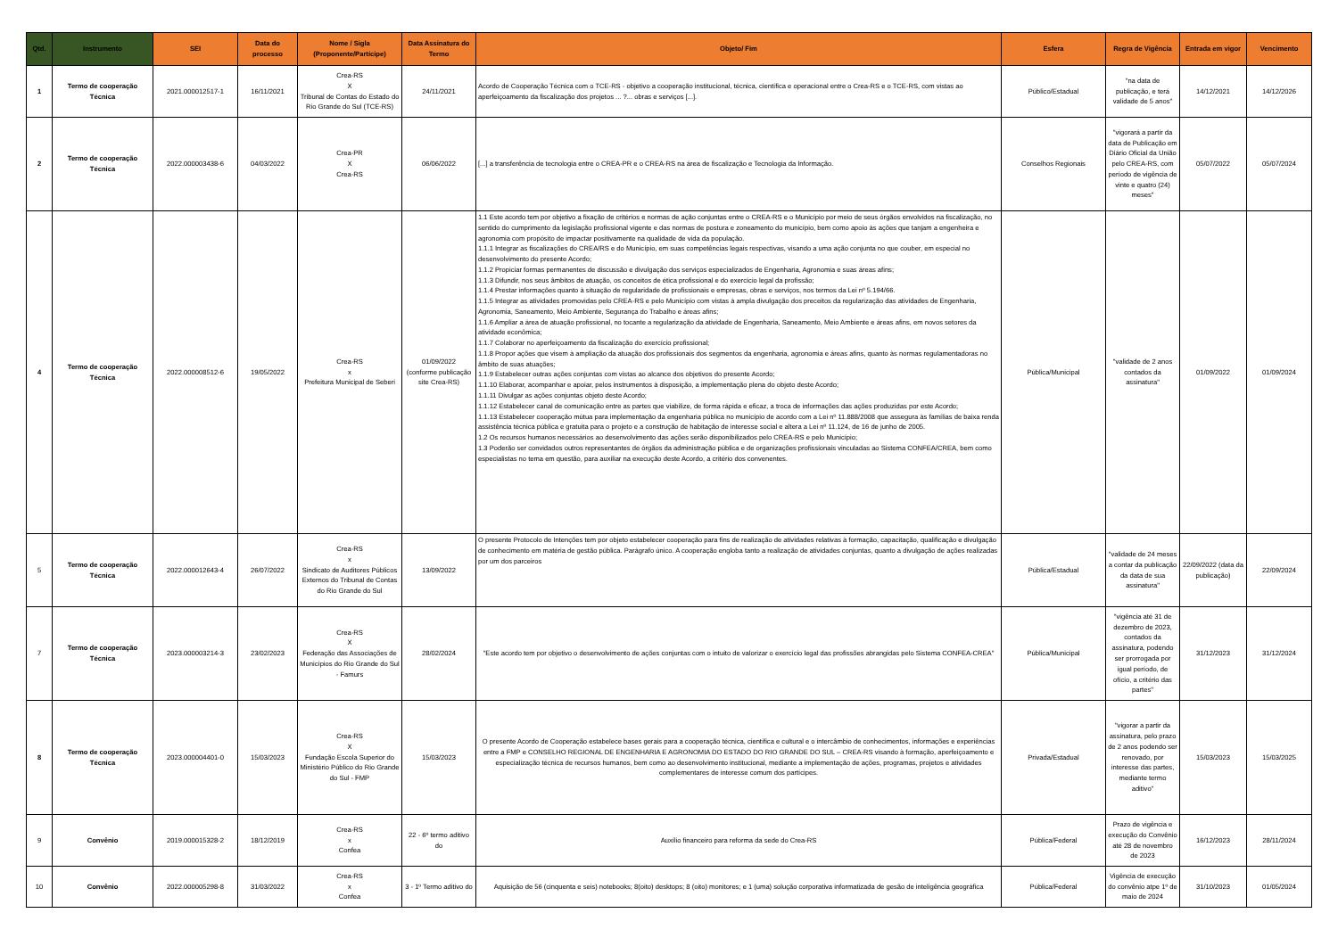| Qtd. | Instrumento | SEI | Data do processo | Nome / Sigla (Proponente/Partícipe) | Data Assinatura do Termo | Objeto/ Fim | Esfera | Regra de Vigência | Entrada em vigor | Vencimento |
| --- | --- | --- | --- | --- | --- | --- | --- | --- | --- | --- |
| 1 | Termo de cooperação Técnica | 2021.000012517-1 | 16/11/2021 | Crea-RS X Tribunal de Contas do Estado do Rio Grande do Sul (TCE-RS) | 24/11/2021 | Acordo de Cooperação Técnica com o TCE-RS - objetivo a cooperação institucional, técnica, científica e operacional entre o Crea-RS e o TCE-RS, com vistas ao aperfeiçoamento da fiscalização dos projetos ... ?... obras e serviços [...]. | Público/Estadual | "na data de publicação, e terá validade de 5 anos" | 14/12/2021 | 14/12/2026 |
| 2 | Termo de cooperação Técnica | 2022.000003438-6 | 04/03/2022 | Crea-PR X Crea-RS | 06/06/2022 | [...] a transferência de tecnologia entre o CREA-PR e o CREA-RS na área de fiscalização e Tecnologia da Informação. | Conselhos Regionais | "vigorará a partir da data de Publicação em Diário Oficial da União pelo CREA-RS, com período de vigência de vinte e quatro (24) meses" | 05/07/2022 | 05/07/2024 |
| 4 | Termo de cooperação Técnica | 2022.000008512-6 | 19/05/2022 | Crea-RS x Prefeitura Municipal de Seberi | 01/09/2022 (conforme publicação site Crea-RS) | 1.1 Este acordo tem por objetivo a fixação de critérios e normas de ação conjuntas entre o CREA-RS e o Município por meio de seus órgãos envolvidos na fiscalização, no sentido do cumprimento da legislação profissional vigente e das normas de postura e zoneamento do município, bem como apoio às ações que tanjam a engenheira e agronomia com propósito de impactar positivamente na qualidade de vida da população. 1.1.1 Integrar as fiscalizações do CREA/RS e do Município, em suas competências legais respectivas, visando a uma ação conjunta no que couber, em especial no desenvolvimento do presente Acordo; 1.1.2 Propiciar formas permanentes de discussão e divulgação dos serviços especializados de Engenharia, Agronomia e suas áreas afins; 1.1.3 Difundir, nos seus âmbitos de atuação, os conceitos de ética profissional e do exercício legal da profissão; 1.1.4 Prestar informações quanto à situação de regularidade de profissionais e empresas, obras e serviços, nos termos da Lei nº 5.194/66. 1.1.5 Integrar as atividades promovidas pelo CREA-RS e pelo Município com vistas à ampla divulgação dos preceitos da regularização das atividades de Engenharia, Agronomia, Saneamento, Meio Ambiente, Segurança do Trabalho e áreas afins; 1.1.6 Ampliar a área de atuação profissional, no tocante a regularização da atividade de Engenharia, Saneamento, Meio Ambiente e áreas afins, em novos setores da atividade econômica; 1.1.7 Colaborar no aperfeiçoamento da fiscalização do exercício profissional; 1.1.8 Propor ações que visem à ampliação da atuação dos profissionais dos segmentos da engenharia, agronomia e áreas afins, quanto às normas regulamentadoras no âmbito de suas atuações; 1.1.9 Estabelecer outras ações conjuntas com vistas ao alcance dos objetivos do presente Acordo; 1.1.10 Elaborar, acompanhar e apoiar, pelos instrumentos à disposição, a implementação plena do objeto deste Acordo; 1.1.11 Divulgar as ações conjuntas objeto deste Acordo; 1.1.12 Estabelecer canal de comunicação entre as partes que viabilize, de forma rápida e eficaz, a troca de informações das ações produzidas por este Acordo; 1.1.13 Estabelecer cooperação mútua para implementação da engenharia pública no município de acordo com a Lei nº 11.888/2008 que assegura às famílias de baixa renda assistência técnica pública e gratuita para o projeto e a construção de habitação de interesse social e altera a Lei nº 11.124, de 16 de junho de 2005. 1.2 Os recursos humanos necessários ao desenvolvimento das ações serão disponibilizados pelo CREA-RS e pelo Município; 1.3 Poderão ser convidados outros representantes de órgãos da administração pública e de organizações profissionais vinculadas ao Sistema CONFEA/CREA, bem como especialistas no tema em questão, para auxiliar na execução deste Acordo, a critério dos convenentes. | Pública/Municipal | "validade de 2 anos contados da assinatura" | 01/09/2022 | 01/09/2024 |
| 5 | Termo de cooperação Técnica | 2022.000012643-4 | 26/07/2022 | Crea-RS x Sindicato de Auditores Públicos Externos do Tribunal de Contas do Rio Grande do Sul | 13/09/2022 | O presente Protocolo de Intenções tem por objeto estabelecer cooperação para fins de realização de atividades relativas à formação, capacitação, qualificação e divulgação de conhecimento em matéria de gestão pública. Parágrafo único. A cooperação engloba tanto a realização de atividades conjuntas, quanto a divulgação de ações realizadas por um dos parceiros | Pública/Estadual | "validade de 24 meses a contar da publicação da data de sua assinatura" | 22/09/2022 (data da publicação) | 22/09/2024 |
| 7 | Termo de cooperação Técnica | 2023.000003214-3 | 23/02/2023 | Crea-RS X Federação das Associações de Municípios do Rio Grande do Sul - Famurs | 28/02/2024 | "Este acordo tem por objetivo o desenvolvimento de ações conjuntas com o intuito de valorizar o exercício legal das profissões abrangidas pelo Sistema CONFEA-CREA" | Pública/Municipal | "vigência até 31 de dezembro de 2023, contados da assinatura, podendo ser prorrogada por igual período, de ofício, a critério das partes" | 31/12/2023 | 31/12/2024 |
| 8 | Termo de cooperação Técnica | 2023.000004401-0 | 15/03/2023 | Crea-RS X Fundação Escola Superior do Ministério Público do Rio Grande do Sul - FMP | 15/03/2023 | O presente Acordo de Cooperação estabelece bases gerais para a cooperação técnica, científica e cultural e o intercâmbio de conhecimentos, informações e experiências entre a FMP e CONSELHO REGIONAL DE ENGENHARIA E AGRONOMIA DO ESTADO DO RIO GRANDE DO SUL – CREA-RS visando à formação, aperfeiçoamento e especialização técnica de recursos humanos, bem como ao desenvolvimento institucional, mediante a implementação de ações, programas, projetos e atividades complementares de interesse comum dos partícipes. | Privada/Estadual | "vigorar a partir da assinatura, pelo prazo de 2 anos podendo ser renovado, por interesse das partes, mediante termo aditivo" | 15/03/2023 | 15/03/2025 |
| 9 | Convênio | 2019.000015328-2 | 18/12/2019 | Crea-RS x Confea | 22 - 6º termo aditivo do | Auxílio financeiro para reforma da sede do Crea-RS | Pública/Federal | Prazo de vigência e execução do Convênio até 28 de novembro de 2023 | 16/12/2023 | 28/11/2024 |
| 10 | Convênio | 2022.000005298-8 | 31/03/2022 | Crea-RS x Confea | 3 - 1º Termo aditivo do | Aquisição de 56 (cinquenta e seis) notebooks; 8(oito) desktops; 8 (oito) monitores; e 1 (uma) solução corporativa informatizada de gesão de inteligência geográfica | Pública/Federal | Vigência de execução do convênio atpe 1º de maio de 2024 | 31/10/2023 | 01/05/2024 |